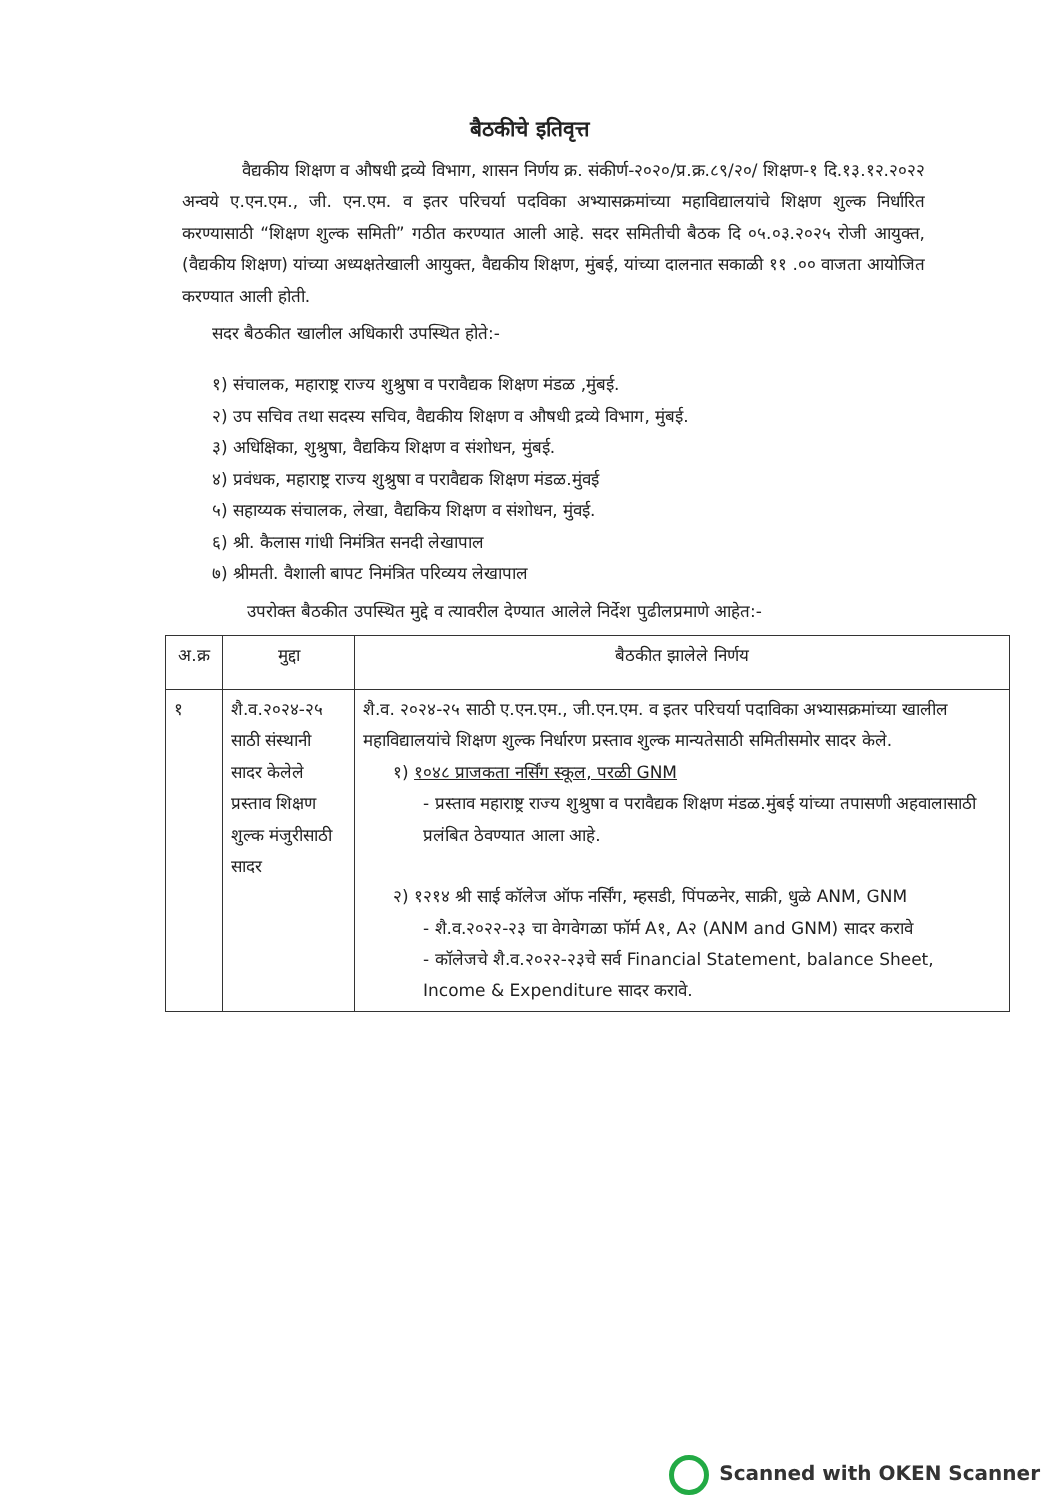बैठकीचे इतिवृत्त
वैद्यकीय शिक्षण व औषधी द्रव्ये विभाग, शासन निर्णय क्र. संकीर्ण-२०२०/प्र.क्र.८९/२०/ शिक्षण-१ दि.१३.१२.२०२२ अन्वये ए.एन.एम., जी. एन.एम. व इतर परिचर्या पदविका अभ्यासक्रमांच्या महाविद्यालयांचे शिक्षण शुल्क निर्धारित करण्यासाठी “शिक्षण शुल्क समिती” गठीत करण्यात आली आहे. सदर समितीची बैठक दि ०५.०३.२०२५ रोजी आयुक्त, (वैद्यकीय शिक्षण) यांच्या अध्यक्षतेखाली आयुक्त, वैद्यकीय शिक्षण, मुंबई, यांच्या दालनात सकाळी ११ .०० वाजता आयोजित करण्यात आली होती.
सदर बैठकीत खालील अधिकारी उपस्थित होते:-
१) संचालक, महाराष्ट्र राज्य शुश्रुषा व परावैद्यक शिक्षण मंडळ ,मुंबई.
२) उप सचिव तथा सदस्य सचिव, वैद्यकीय शिक्षण व औषधी द्रव्ये विभाग, मुंबई.
३) अधिक्षिका, शुश्रुषा, वैद्यकिय शिक्षण व संशोधन, मुंबई.
४) प्रवंधक, महाराष्ट्र राज्य शुश्रुषा व परावैद्यक शिक्षण मंडळ.मुंवई
५) सहाय्यक संचालक, लेखा, वैद्यकिय शिक्षण व संशोधन, मुंवई.
६) श्री. कैलास गांधी निमंत्रित सनदी लेखापाल
७) श्रीमती. वैशाली बापट निमंत्रित परिव्यय लेखापाल
उपरोक्त बैठकीत उपस्थित मुद्दे व त्यावरील देण्यात आलेले निर्देश पुढीलप्रमाणे आहेत:-
| अ.क्र | मुद्दा | बैठकीत झालेले निर्णय |
| --- | --- | --- |
| १ | शै.व.२०२४-२५ साठी संस्थानी सादर केलेले प्रस्ताव शिक्षण शुल्क मंजुरीसाठी सादर | शै.व. २०२४-२५ साठी ए.एन.एम., जी.एन.एम. व इतर परिचर्या पदाविका अभ्यासक्रमांच्या खालील महाविद्यालयांचे शिक्षण शुल्क निर्धारण प्रस्ताव शुल्क मान्यतेसाठी समितीसमोर सादर केले. १) १०४८ प्राजकता नर्सिंग स्कूल, परळी GNM - प्रस्ताव महाराष्ट्र राज्य शुश्रुषा व परावैद्यक शिक्षण मंडळ.मुंबई यांच्या तपासणी अहवालासाठी प्रलंबित ठेवण्यात आला आहे. २) १२१४ श्री साई कॉलेज ऑफ नर्सिंग, म्हसडी, पिंपळनेर, साक्री, धुळे ANM, GNM - शै.व.२०२२-२३ चा वेगवेगळा फॉर्म A१, A२ (ANM and GNM) सादर करावे - कॉलेजचे शै.व.२०२२-२३चे सर्व Financial Statement, balance Sheet, Income & Expenditure सादर करावे. |
Scanned with OKEN Scanner